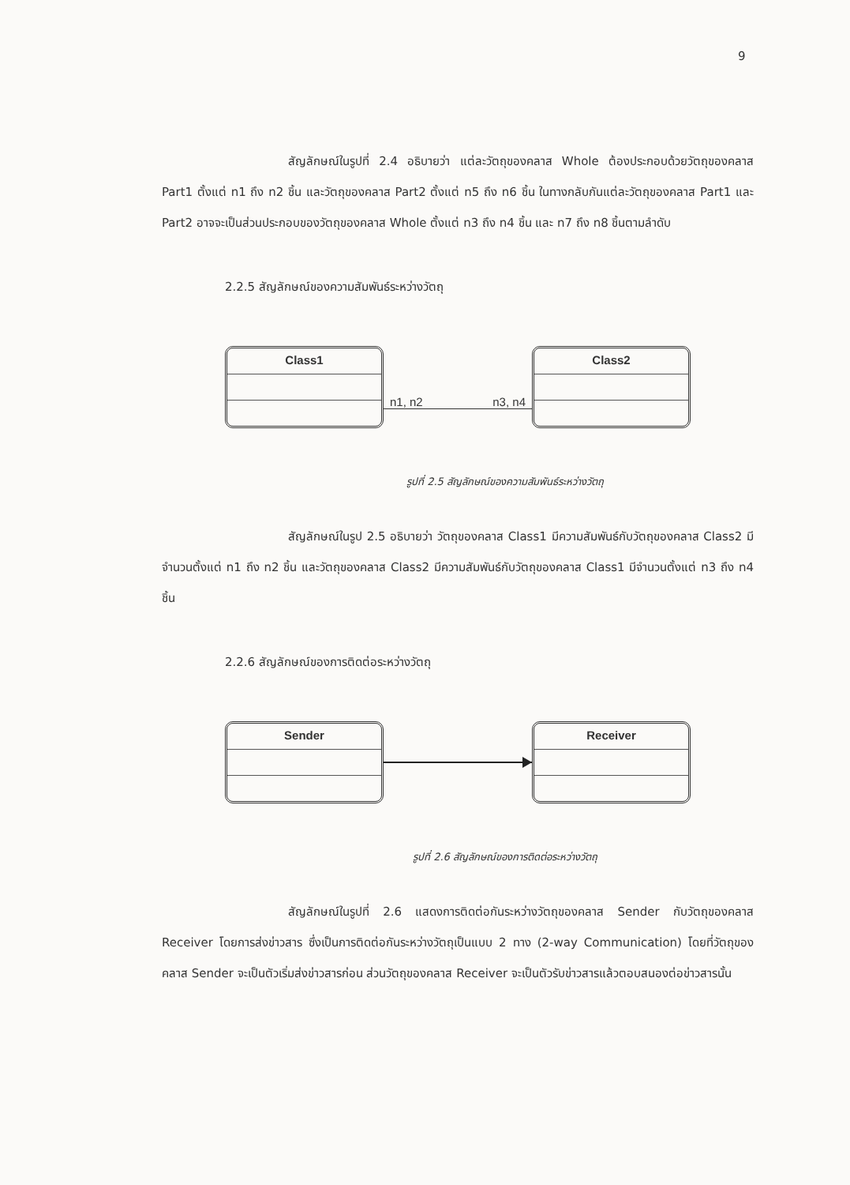9
สัญลักษณ์ในรูปที่ 2.4 อธิบายว่า แต่ละวัตถุของคลาส Whole ต้องประกอบด้วยวัตถุของคลาส Part1 ตั้งแต่ n1 ถึง n2 ชิ้น และวัตถุของคลาส Part2 ตั้งแต่ n5 ถึง n6 ชิ้น ในทางกลับกันแต่ละวัตถุของคลาส Part1 และ Part2 อาจจะเป็นส่วนประกอบของวัตถุของคลาส Whole ตั้งแต่ n3 ถึง n4 ชิ้น และ n7 ถึง n8 ชิ้นตามลำดับ
2.2.5 สัญลักษณ์ของความสัมพันธ์ระหว่างวัตถุ
Class1
n1, n2 n3, n4
Class2
รูปที่ 2.5 สัญลักษณ์ของความสัมพันธ์ระหว่างวัตถุ
สัญลักษณ์ในรูป 2.5 อธิบายว่า วัตถุของคลาส Class1 มีความสัมพันธ์กับวัตถุของคลาส Class2 มีจำนวนตั้งแต่ n1 ถึง n2 ชิ้น และวัตถุของคลาส Class2 มีความสัมพันธ์กับวัตถุของคลาส Class1 มีจำนวนตั้งแต่ n3 ถึง n4 ชิ้น
2.2.6 สัญลักษณ์ของการติดต่อระหว่างวัตถุ
Sender Receiver
รูปที่ 2.6 สัญลักษณ์ของการติดต่อระหว่างวัตถุ
สัญลักษณ์ในรูปที่ 2.6 แสดงการติดต่อกันระหว่างวัตถุของคลาส Sender กับวัตถุของคลาส Receiver โดยการส่งข่าวสาร ซึ่งเป็นการติดต่อกันระหว่างวัตถุเป็นแบบ 2 ทาง (2-way Communication) โดยที่วัตถุของคลาส Sender จะเป็นตัวเริ่มส่งข่าวสารก่อน ส่วนวัตถุของคลาส Receiver จะเป็นตัวรับข่าวสารแล้วตอบสนองต่อข่าวสารนั้น